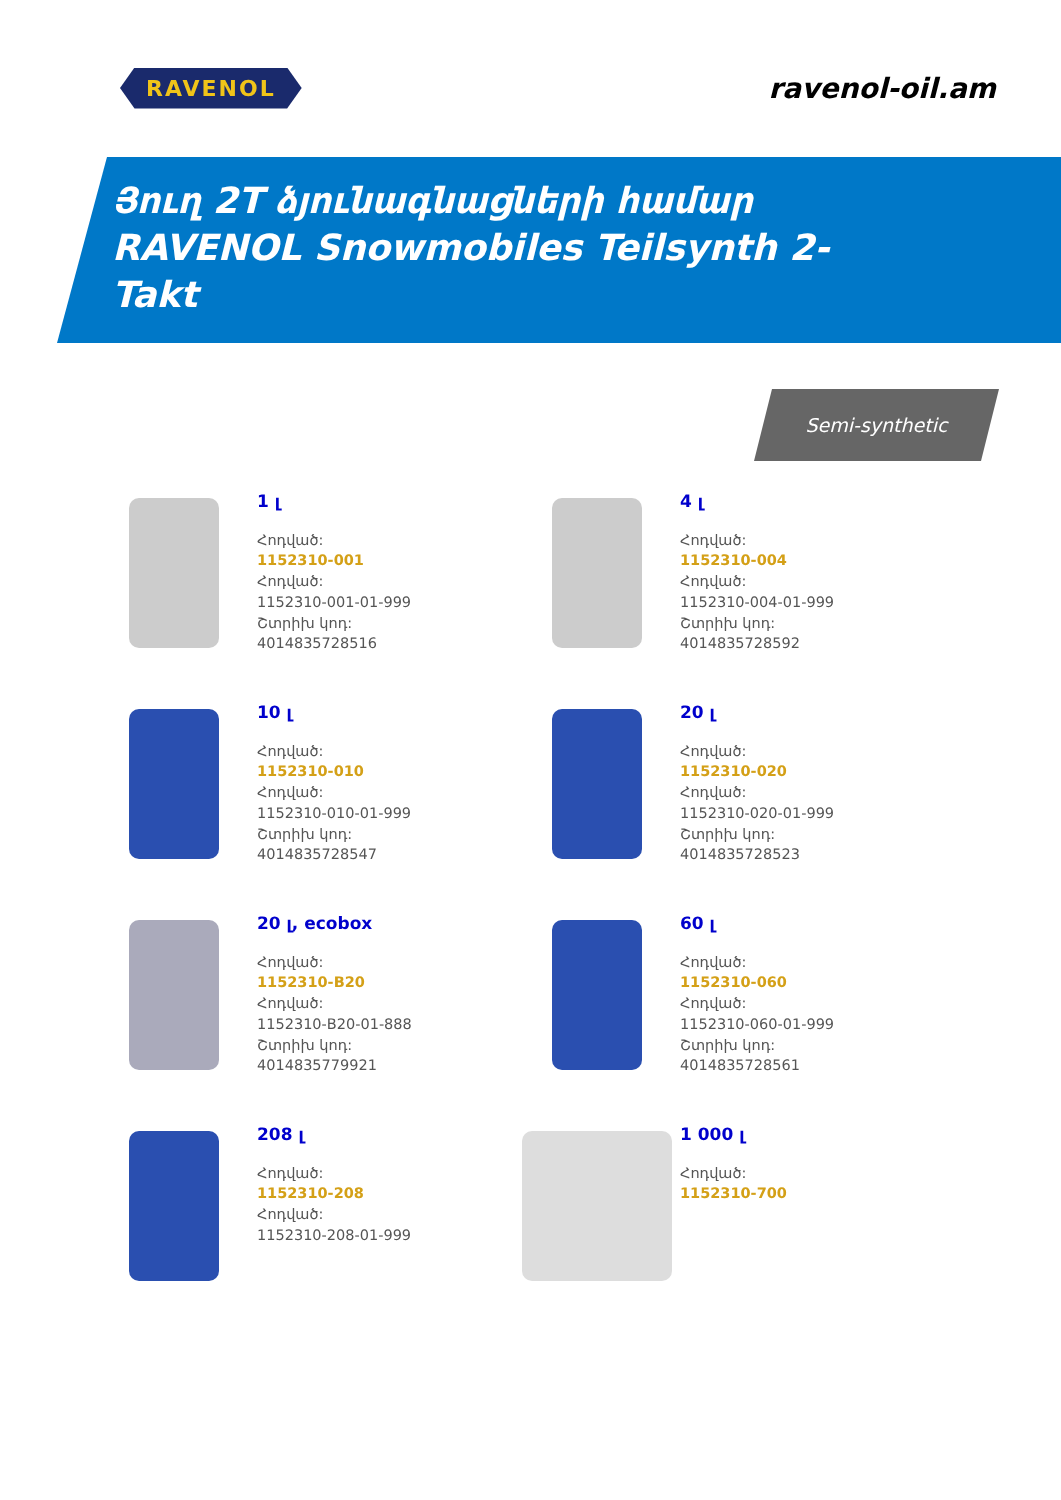RAVENOL
ravenol-oil.am
Յուղ 2T ձյունագնացների համար
RAVENOL Snowmobiles Teilsynth 2-
Takt
Semi-synthetic
1 լ
Հոդված:
1152310-001
Հոդված:
1152310-001-01-999
Շտրիխ կոդ:
4014835728516
4 լ
Հոդված:
1152310-004
Հոդված:
1152310-004-01-999
Շտրիխ կոդ:
4014835728592
10 լ
Հոդված:
1152310-010
Հոդված:
1152310-010-01-999
Շտրիխ կոդ:
4014835728547
20 լ
Հոդված:
1152310-020
Հոդված:
1152310-020-01-999
Շտրիխ կոդ:
4014835728523
20 լ, ecobox
Հոդված:
1152310-B20
Հոդված:
1152310-B20-01-888
Շտրիխ կոդ:
4014835779921
60 լ
Հոդված:
1152310-060
Հոդված:
1152310-060-01-999
Շտրիխ կոդ:
4014835728561
208 լ
Հոդված:
1152310-208
Հոդված:
1152310-208-01-999
1 000 լ
Հոդված:
1152310-700